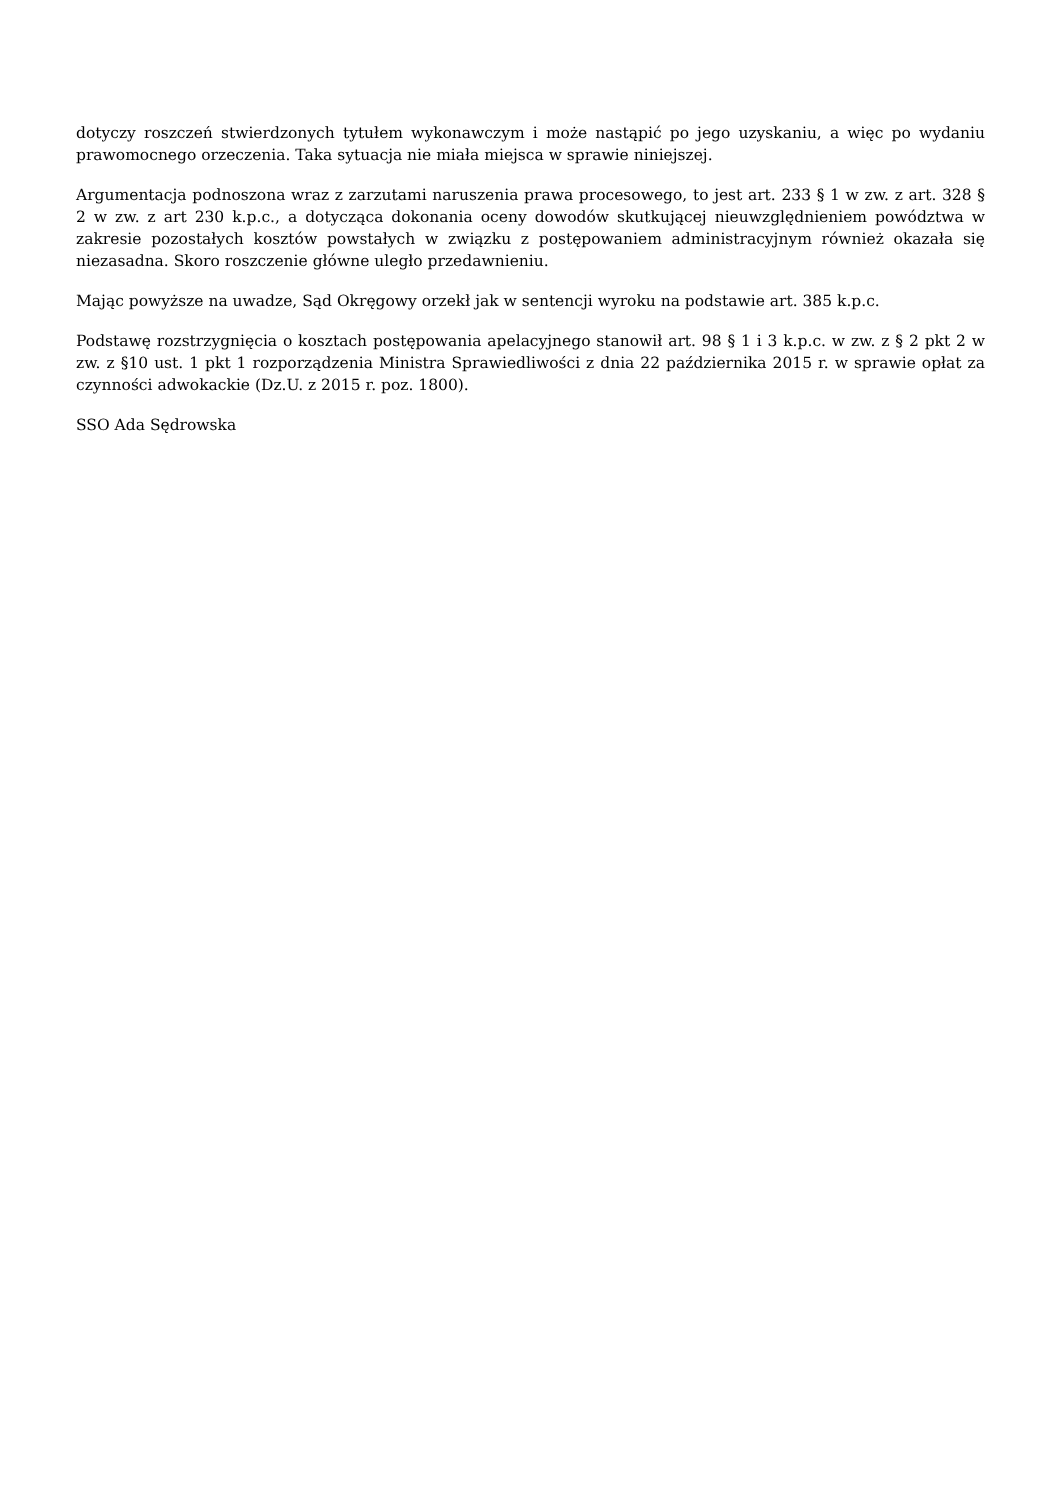dotyczy roszczeń stwierdzonych tytułem wykonawczym i może nastąpić po jego uzyskaniu, a więc po wydaniu prawomocnego orzeczenia. Taka sytuacja nie miała miejsca w sprawie niniejszej.
Argumentacja podnoszona wraz z zarzutami naruszenia prawa procesowego, to jest art. 233 § 1 w zw. z art. 328 § 2 w zw. z art 230 k.p.c., a dotycząca dokonania oceny dowodów skutkującej nieuwzględnieniem powództwa w zakresie pozostałych kosztów powstałych w związku z postępowaniem administracyjnym również okazała się niezasadna. Skoro roszczenie główne uległo przedawnieniu.
Mając powyższe na uwadze, Sąd Okręgowy orzekł jak w sentencji wyroku na podstawie art. 385 k.p.c.
Podstawę rozstrzygnięcia o kosztach postępowania apelacyjnego stanowił art. 98 § 1 i 3 k.p.c. w zw. z § 2 pkt 2 w zw. z §10 ust. 1 pkt 1 rozporządzenia Ministra Sprawiedliwości z dnia 22 października 2015 r. w sprawie opłat za czynności adwokackie (Dz.U. z 2015 r. poz. 1800).
SSO Ada Sędrowska